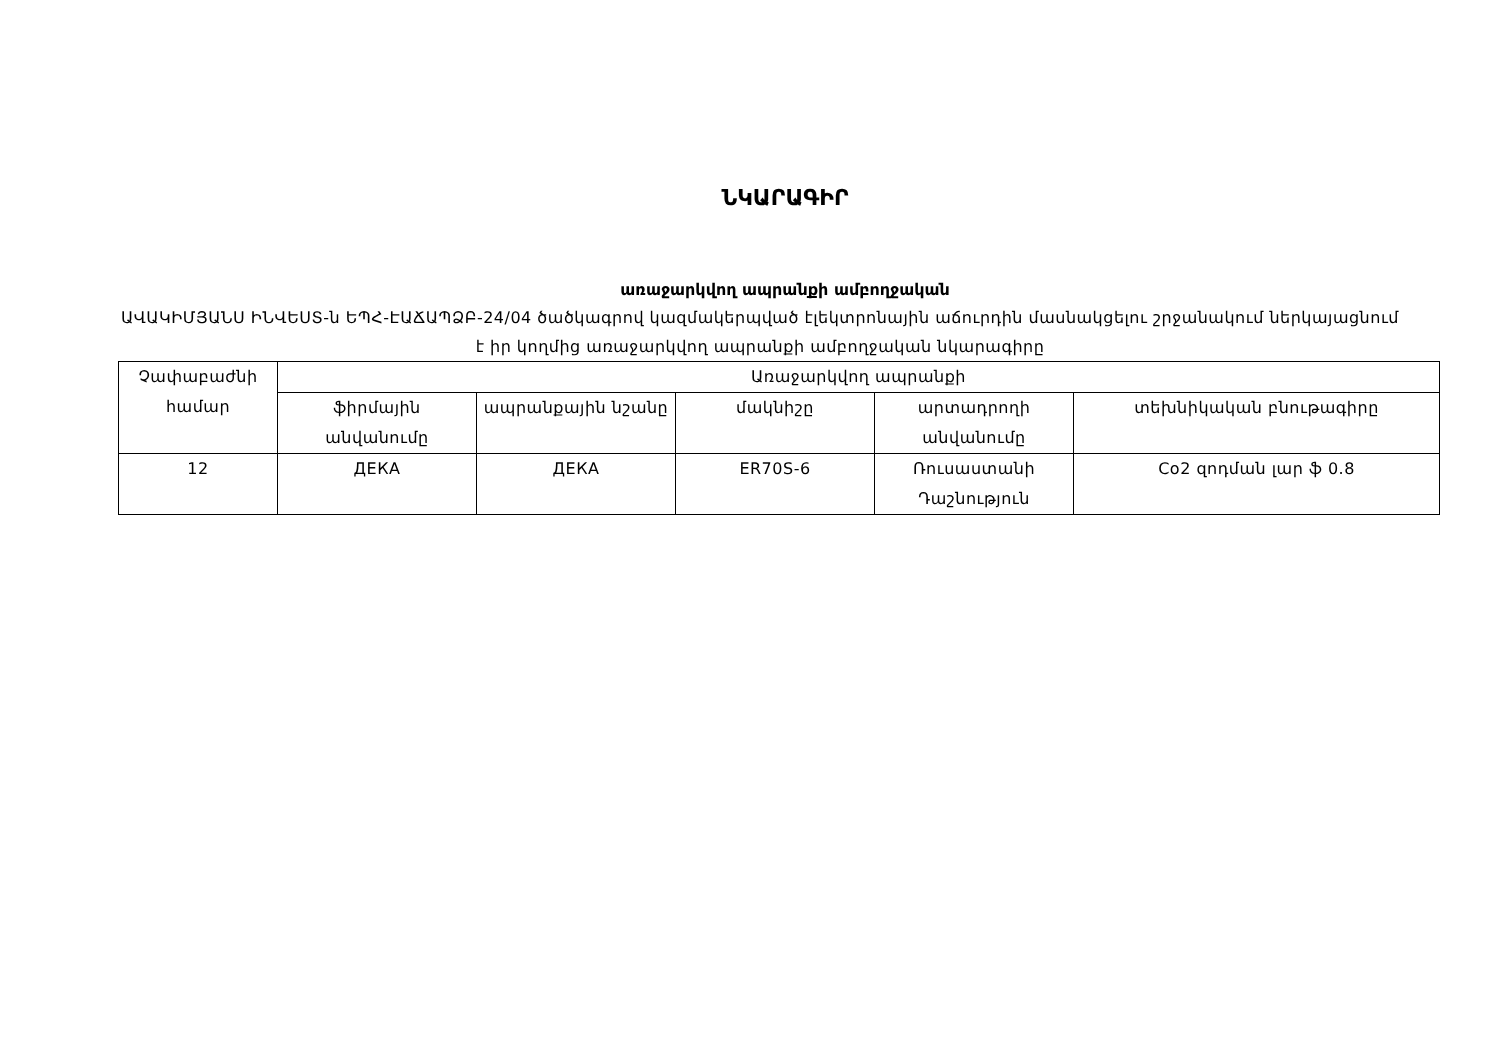ՆԿԱՐԱԳԻՐ
առաջարկվող ապրանքի ամբողջական
ԱՎԱԿԻՄՅԱՆՍ ԻՆՎԵՍՏ-ն ԵՊՀ-ԷԱՃԱՊՁԲ-24/04 ծածկագրով կազմակերպված էլեկտրոնային աճուրդին մասնակցելու շրջանակում ներկայացնում է իր կողմից առաջարկվող ապրանքի ամբողջական նկարագիրը
| Չափաբաժնի համար | Առաջարկվող ապրանքի | | | | |
| --- | --- | --- | --- | --- | --- |
| | ֆիրմային անվանումը | ապրանքային նշանը | մակնիշը | արտադրողի անվանումը | տեխնիկական բնութագիրը |
| 12 | ДЕКА | ДЕКА | ER70S-6 | Ռուսաստանի Դաշնություն | Co2 զոդման լար ֆ 0.8 |